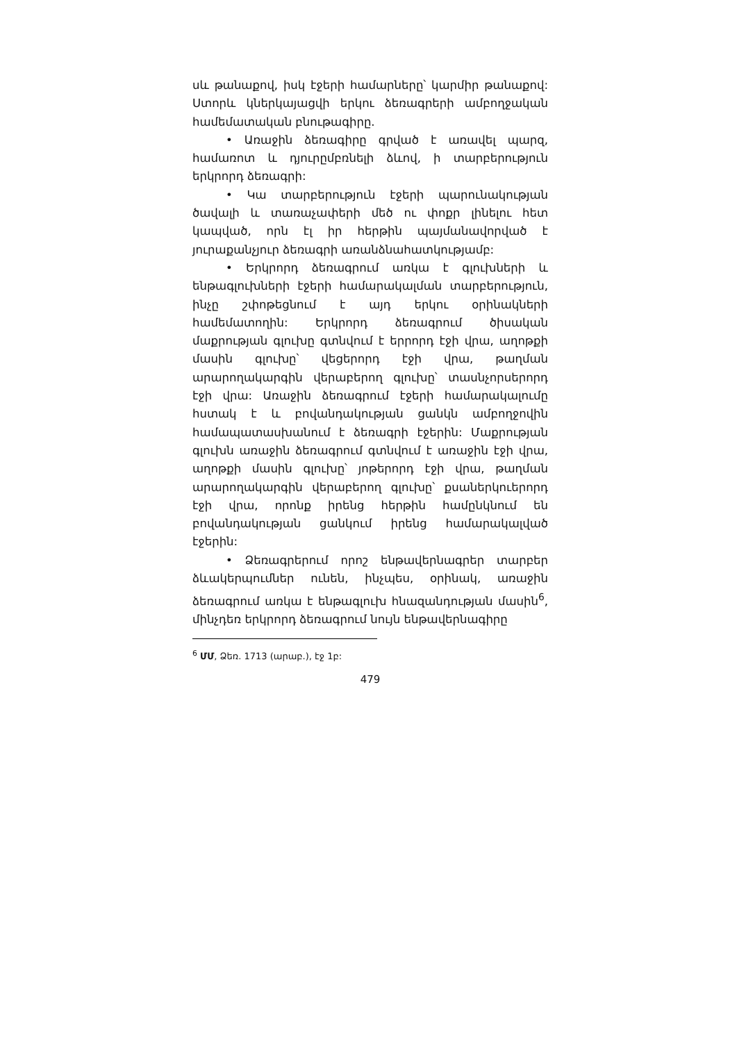սև թանաքով, իսկ էջերի համարները՝ կարմիր թանաքով: Ստորև կներկայացվի երկու ձեռագրերի ամբողջական համեմատական բնութագիրը.
• Առաջին ձեռագիրը գրված է առավել պարզ, համառոտ և դյուրըմբռնելի ձևով, ի տարբերություն երկրորդ ձեռագրի:
• Կա տարբերություն էջերի պարունակության ծավալի և տառաչափերի մեծ ու փոքր լինելու հետ կապված, որն էլ իր հերթին պայմանավորված է յուրաքանչյուր ձեռագրի առանձնահատկությամբ:
• Երկրորդ ձեռագրում առկա է գլուխների և ենթագլուխների էջերի համարակալման տարբերություն, ինչը շփոթեցնում է այդ երկու օրինակների համեմատողին: Երկրորդ ձեռագրում ծիսական մաքրության գլուխը գտնվում է երրորդ էջի վրա, աղոթքի մասին գլուխը՝ վեցերորդ էջի վրա, թաղման արարողակարգին վերաբերող գլուխը՝ տասնչորսերորդ էջի վրա: Առաջին ձեռագրում էջերի համարակալումը հստակ է և բովանդակության ցանկն ամբողջովին համապատասխանում է ձեռագրի էջերին: Մաքրության գլուխն առաջին ձեռագրում գտնվում է առաջին էջի վրա, աղոթքի մասին գլուխը՝ յոթերորդ էջի վրա, թաղման արարողակարգին վերաբերող գլուխը՝ քսաներկուերորդ էջի վրա, որոնք իրենց հերթին համընկնում են բովանդակության ցանկում իրենց համարակալված էջերին:
• Ձեռագրերում որոշ ենթավերնագրեր տարբեր ձևակերպումներ ունեն, ինչպես, օրինակ, առաջին ձեռագրում առկա է ենթագլուխ հնազանդության մասին<sup>6</sup>, մինչդեռ երկրորդ ձեռագրում նույն ենթավերնագիրը
<sup>6</sup> ՄՄ, Ձեռ. 1713 (արաբ.), էջ 1բ:
479